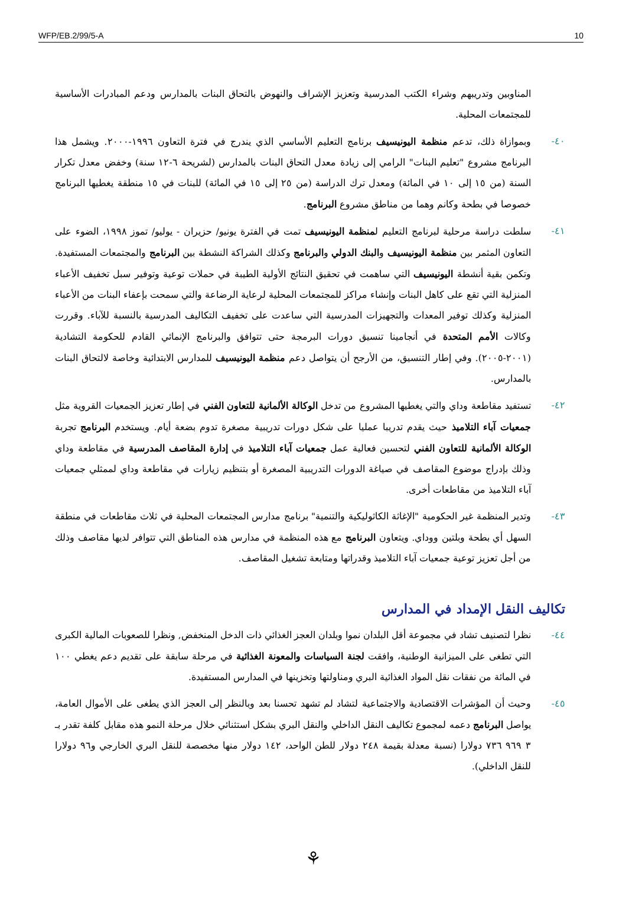WFP/EB.2/99/5-A 10
المناوبين وتدريبهم وشراء الكتب المدرسية وتعزيز الإشراف والنهوض بالتحاق البنات بالمدارس ودعم المبادرات الأساسية للمجتمعات المحلية.
٤٠- وبموازاة ذلك، تدعم منظمة اليونيسيف برنامج التعليم الأساسي الذي يندرج في فترة التعاون ١٩٩٦-٢٠٠٠. ويشمل هذا البرنامج مشروع "تعليم البنات" الرامي إلى زيادة معدل التحاق البنات بالمدارس (لشريحة ٦-١٢ سنة) وخفض معدل تكرار السنة (من ١٥ إلى ١٠ في المائة) ومعدل ترك الدراسة (من ٢٥ إلى ١٥ في المائة) للبنات في ١٥ منطقة يغطيها البرنامج خصوصا في بطحة وكانم وهما من مناطق مشروع البرنامج.
٤١- سلطت دراسة مرحلية لبرنامج التعليم لمنظمة اليونيسيف تمت في الفترة يونيو/ حزيران - يوليو/ تموز ١٩٩٨، الضوء على التعاون المثمر بين منظمة اليونيسيف والبنك الدولي والبرنامج وكذلك الشراكة النشطة بين البرنامج والمجتمعات المستفيدة. وتكمن بقية أنشطة اليونيسيف التي ساهمت في تحقيق النتائج الأولية الطيبة في حملات توعية وتوفير سبل تخفيف الأعباء المنزلية التي تقع على كاهل البنات وإنشاء مراكز للمجتمعات المحلية لرعاية الرضاعة والتي سمحت بإعفاء البنات من الأعباء المنزلية وكذلك توفير المعدات والتجهيزات المدرسية التي ساعدت على تخفيف التكاليف المدرسية بالنسبة للآباء. وقررت وكالات الأمم المتحدة في أنجامينا تنسيق دورات البرمجة حتى تتوافق والبرنامج الإنمائي القادم للحكومة التشادية (٢٠٠١-٢٠٠٥). وفي إطار التنسيق، من الأرجح أن يتواصل دعم منظمة اليونيسيف للمدارس الابتدائية وخاصة لالتحاق البنات بالمدارس.
٤٢- تستفيد مقاطعة وداي والتي يغطيها المشروع من تدخل الوكالة الألمانية للتعاون الفني في إطار تعزيز الجمعيات القروية مثل جمعيات آباء التلاميذ حيث يقدم تدريبا عمليا على شكل دورات تدريبية مصغرة تدوم بضعة أيام. ويستخدم البرنامج تجربة الوكالة الألمانية للتعاون الفني لتحسين فعالية عمل جمعيات آباء التلاميذ في إدارة المقاصف المدرسية في مقاطعة وداي وذلك بإدراج موضوع المقاصف في صياغة الدورات التدريبية المصغرة أو بتنظيم زيارات في مقاطعة وداي لممثلي جمعيات آباء التلاميذ من مقاطعات أخرى.
٤٣- وتدير المنظمة غير الحكومية "الإغاثة الكاثوليكية والتنمية" برنامج مدارس المجتمعات المحلية في ثلاث مقاطعات في منطقة السهل أي بطحة وبلتين ووداي. ويتعاون البرنامج مع هذه المنظمة في مدارس هذه المناطق التي تتوافر لديها مقاصف وذلك من أجل تعزيز توعية جمعيات آباء التلاميذ وقدراتها ومتابعة تشغيل المقاصف.
تكاليف النقل الإمداد في المدارس
٤٤- نظرا لتصنيف تشاد في مجموعة أقل البلدان نموا وبلدان العجز الغذائي ذات الدخل المنخفض, ونظرا للصعوبات المالية الكبرى التي تطغى على الميزانية الوطنية، وافقت لجنة السياسات والمعونة الغذائية في مرحلة سابقة على تقديم دعم يغطي ١٠٠ في المائة من نفقات نقل المواد الغذائية البري ومناولتها وتخزينها في المدارس المستفيدة.
٤٥- وحيث أن المؤشرات الاقتصادية والاجتماعية لتشاد لم تشهد تحسنا بعد وبالنظر إلى العجز الذي يطغى على الأموال العامة، يواصل البرنامج دعمه لمجموع تكاليف النقل الداخلي والنقل البري بشكل استثنائي خلال مرحلة النمو هذه مقابل كلفة تقدر بـ ٣ ٩٦٩ ٧٣٦ دولارا (نسبة معدلة بقيمة ٢٤٨ دولار للطن الواحد، ١٤٢ دولار منها مخصصة للنقل البري الخارجي و٩٦ دولارا للنقل الداخلي).
⚘